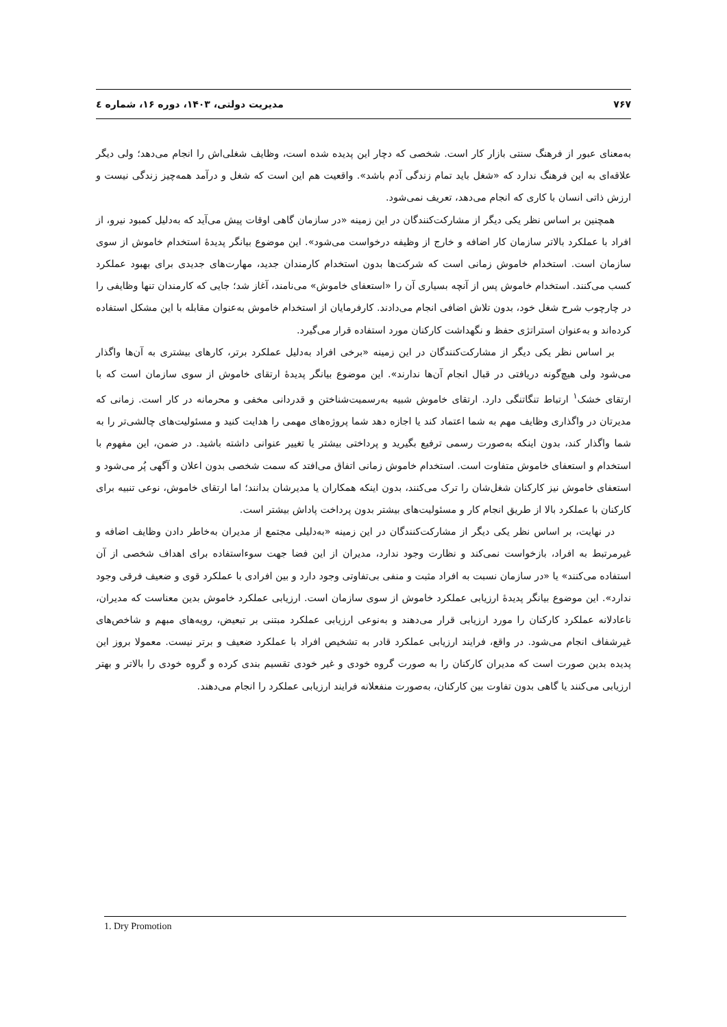۷۶۷ مدیریت دولتی، ۱۴۰۳، دوره ۱۶، شماره ٤
به‌معنای عبور از فرهنگ سنتی بازار کار است. شخصی که دچار این پدیده شده است، وظایف شغلی‌اش را انجام می‌دهد؛ ولی دیگر علاقه‌ای به این فرهنگ ندارد که «شغل باید تمام زندگی آدم باشد». واقعیت هم این است که شغل و درآمد همه‌چیز زندگی نیست و ارزش ذاتی انسان با کاری که انجام می‌دهد، تعریف نمی‌شود.
همچنین بر اساس نظر یکی دیگر از مشارکت‌کنندگان در این زمینه «در سازمان گاهی اوقات پیش می‌آید که به‌دلیل کمبود نیرو، از افراد با عملکرد بالاتر سازمان کار اضافه و خارج از وظیفه درخواست می‌شود». این موضوع بیانگر پدیدهٔ استخدام خاموش از سوی سازمان است. استخدام خاموش زمانی است که شرکت‌ها بدون استخدام کارمندان جدید، مهارت‌های جدیدی برای بهبود عملکرد کسب می‌کنند. استخدام خاموش پس از آنچه بسیاری آن را «استعفای خاموش» می‌نامند، آغاز شد؛ جایی که کارمندان تنها وظایفی را در چارچوب شرح شغل خود، بدون تلاش اضافی انجام می‌دادند. کارفرمایان از استخدام خاموش به‌عنوان مقابله با این مشکل استفاده کرده‌اند و به‌عنوان استراتژی حفظ و نگهداشت کارکنان مورد استفاده قرار می‌گیرد.
بر اساس نظر یکی دیگر از مشارکت‌کنندگان در این زمینه «برخی افراد به‌دلیل عملکرد برتر، کارهای بیشتری به آن‌ها واگذار می‌شود ولی هیچ‌گونه دریافتی در قبال انجام آن‌ها ندارند». این موضوع بیانگر پدیدهٔ ارتقای خاموش از سوی سازمان است که با ارتقای خشک<sup>۱</sup> ارتباط تنگاتنگی دارد. ارتقای خاموش شبیه به‌رسمیت‌شناختن و قدردانی مخفی و محرمانه در کار است. زمانی که مدیرتان در واگذاری وظایف مهم به شما اعتماد کند یا اجازه دهد شما پروژه‌های مهمی را هدایت کنید و مسئولیت‌های چالشی‌تر را به شما واگذار کند، بدون اینکه به‌صورت رسمی ترفیع بگیرید و پرداختی بیشتر یا تغییر عنوانی داشته باشید. در ضمن، این مفهوم با استخدام و استعفای خاموش متفاوت است. استخدام خاموش زمانی اتفاق می‌افتد که سمت شخصی بدون اعلان و آگهی پُر می‌شود و استعفای خاموش نیز کارکنان شغل‌شان را ترک می‌کنند، بدون اینکه همکاران یا مدیرشان بدانند؛ اما ارتقای خاموش، نوعی تنبیه برای کارکنان با عملکرد بالا از طریق انجام کار و مسئولیت‌های بیشتر بدون پرداخت پاداش بیشتر است.
در نهایت، بر اساس نظر یکی دیگر از مشارکت‌کنندگان در این زمینه «به‌دلیلی مجتمع از مدیران به‌خاطر دادن وظایف اضافه و غیرمرتبط به افراد، بازخواست نمی‌کند و نظارت وجود ندارد، مدیران از این فضا جهت سوءاستفاده برای اهداف شخصی از آن استفاده می‌کنند» یا «در سازمان نسبت به افراد مثبت و منفی بی‌تفاوتی وجود دارد و بین افرادی با عملکرد قوی و ضعیف فرقی وجود ندارد». این موضوع بیانگر پدیدهٔ ارزیابی عملکرد خاموش از سوی سازمان است. ارزیابی عملکرد خاموش بدین معناست که مدیران، ناعادلانه عملکرد کارکنان را مورد ارزیابی قرار می‌دهند و به‌نوعی ارزیابی عملکرد مبتنی بر تبعیض، رویه‌های مبهم و شاخص‌های غیرشفاف انجام می‌شود. در واقع، فرایند ارزیابی عملکرد قادر به تشخیص افراد با عملکرد ضعیف و برتر نیست. معمولا بروز این پدیده بدین صورت است که مدیران کارکنان را به صورت گروه خودی و غیر خودی تقسیم بندی کرده و گروه خودی را بالاتر و بهتر ارزیابی می‌کنند یا گاهی بدون تفاوت بین کارکنان، به‌صورت منفعلانه فرایند ارزیابی عملکرد را انجام می‌دهند.
1. Dry Promotion